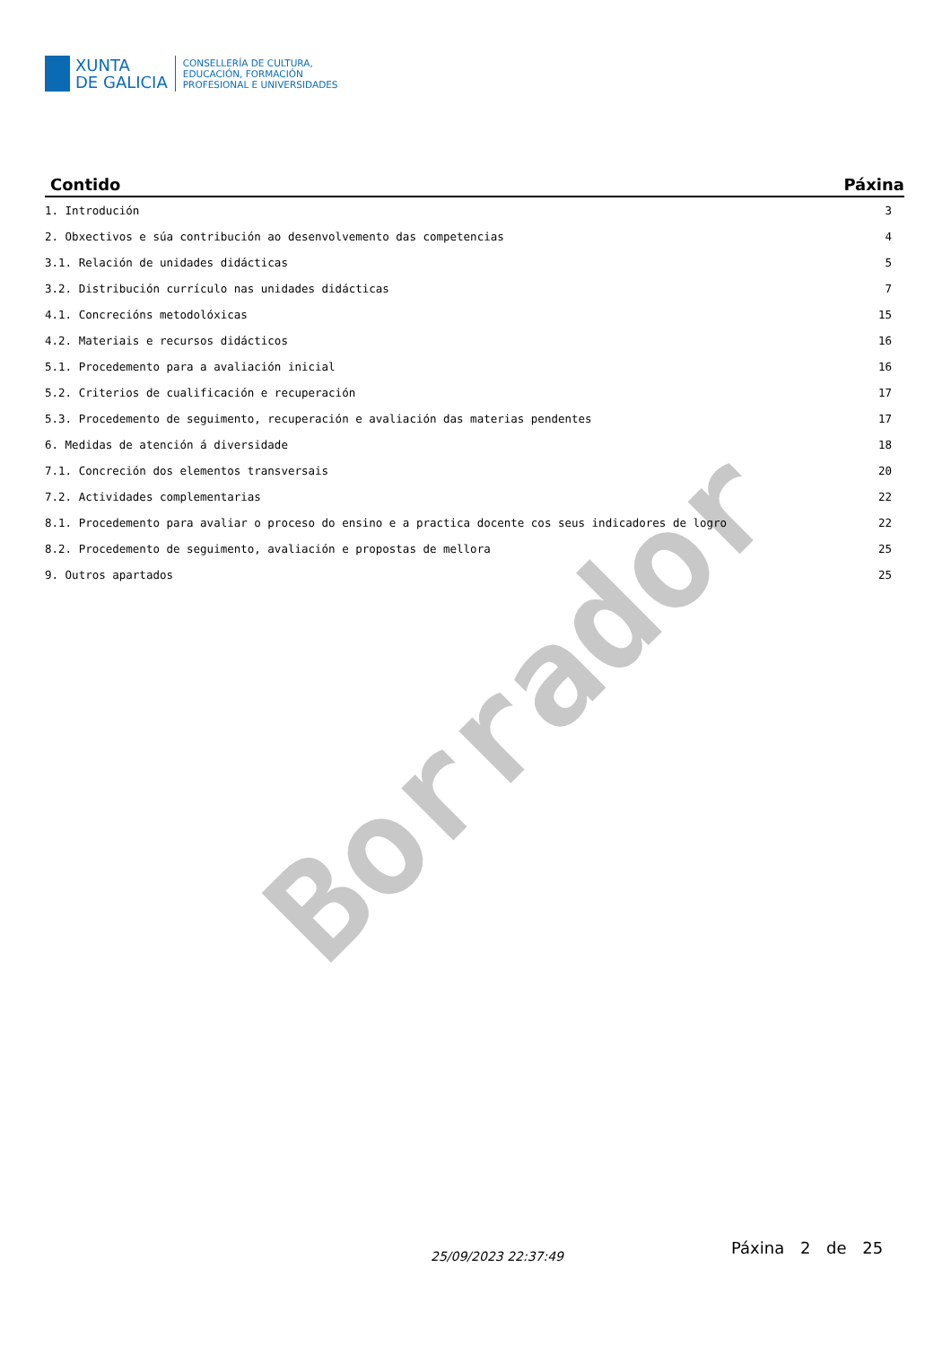Borrador
XUNTA
DE GALICIA
CONSELLERÍA DE CULTURA,
EDUCACIÓN, FORMACIÓN
PROFESIONAL E UNIVERSIDADES
| Contido | Páxina |
| --- | --- |
| 1. Introdución | 3 |
| 2. Obxectivos e súa contribución ao desenvolvemento das competencias | 4 |
| 3.1. Relación de unidades didácticas | 5 |
| 3.2. Distribución currículo nas unidades didácticas | 7 |
| 4.1. Concrecións metodolóxicas | 15 |
| 4.2. Materiais e recursos didácticos | 16 |
| 5.1. Procedemento para a avaliación inicial | 16 |
| 5.2. Criterios de cualificación e recuperación | 17 |
| 5.3. Procedemento de seguimento, recuperación e avaliación das materias pendentes | 17 |
| 6. Medidas de atención á diversidade | 18 |
| 7.1. Concreción dos elementos transversais | 20 |
| 7.2. Actividades complementarias | 22 |
| 8.1. Procedemento para avaliar o proceso do ensino e a practica docente cos seus indicadores de logro | 22 |
| 8.2. Procedemento de seguimento, avaliación e propostas de mellora | 25 |
| 9. Outros apartados | 25 |
25/09/2023 22:37:49 Páxina 2 de 25